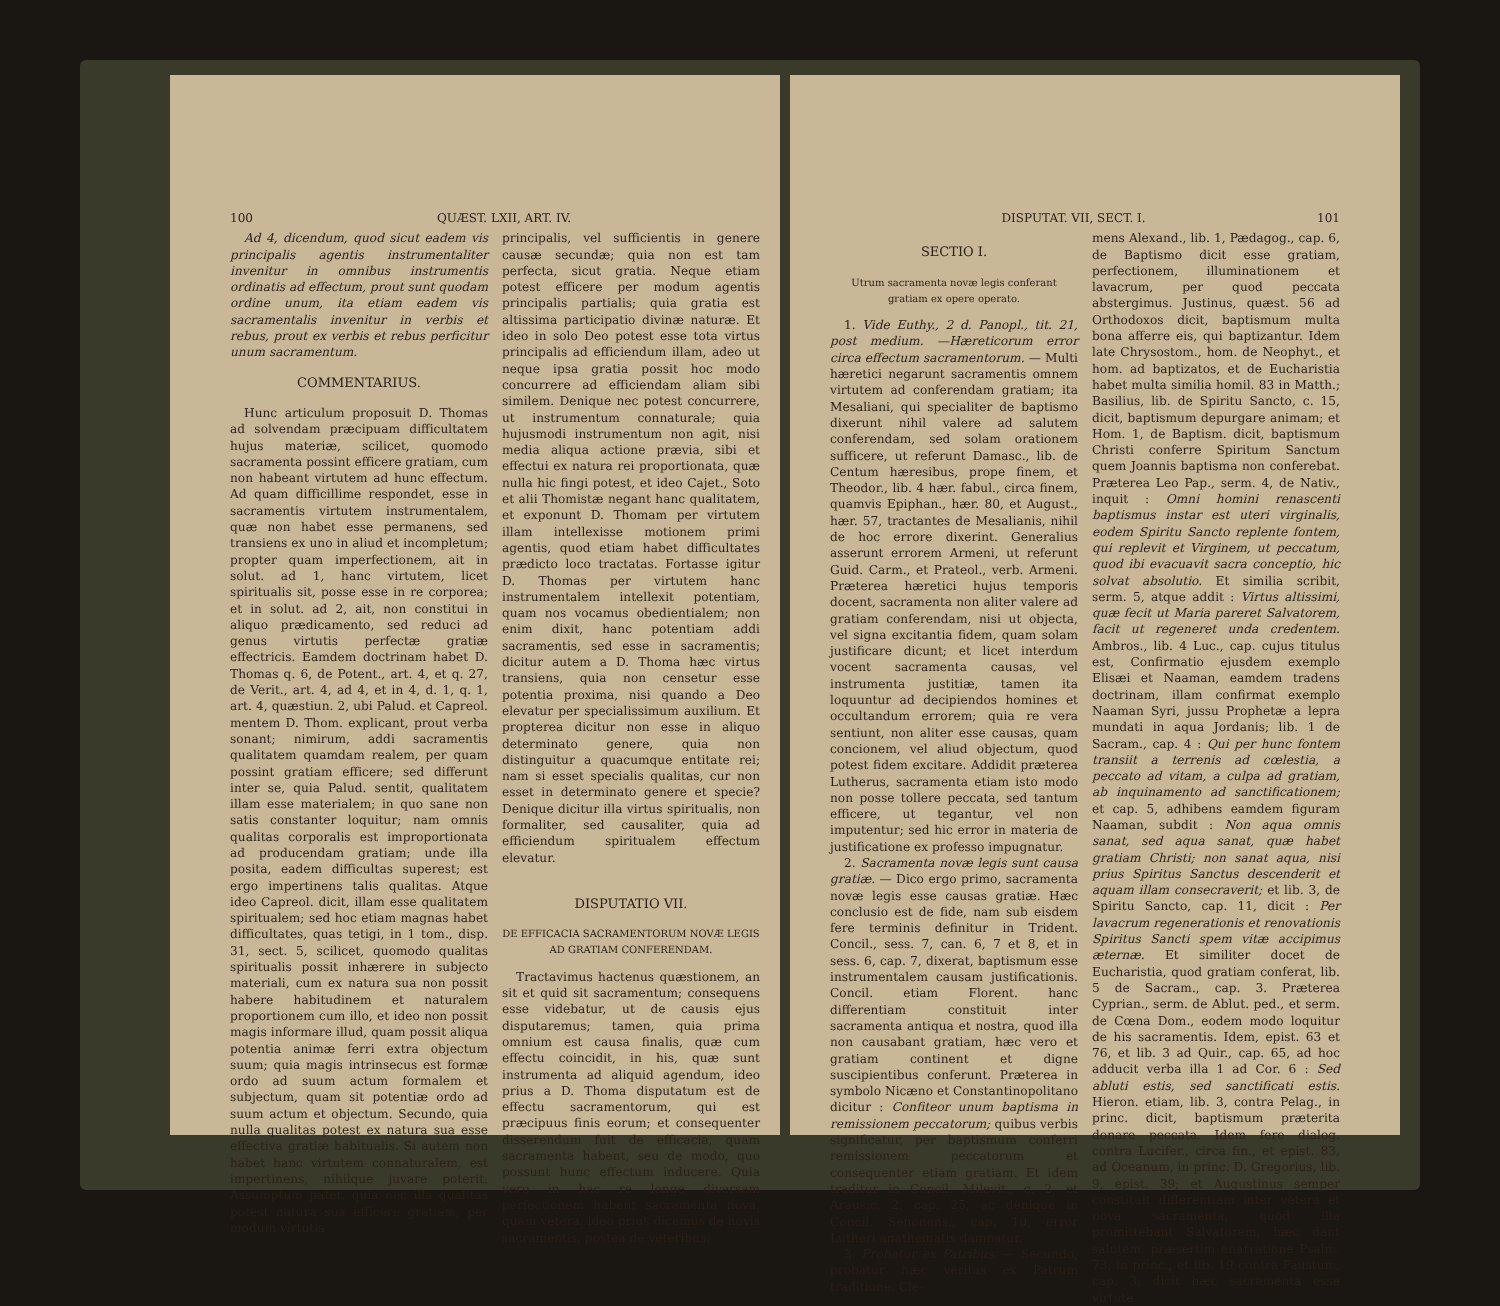100 QUÆST. LXII, ART. IV.
Ad 4, dicendum, quod sicut eadem vis principalis agentis instrumentaliter invenitur in omnibus instrumentis ordinatis ad effectum, prout sunt quodam ordine unum, ita etiam eadem vis sacramentalis invenitur in verbis et rebus, prout ex verbis et rebus perficitur unum sacramentum.
COMMENTARIUS.
Hunc articulum proposuit D. Thomas ad solvendam præcipuam difficultatem hujus materiæ, scilicet, quomodo sacramenta possint efficere gratiam, cum non habeant virtutem ad hunc effectum. Ad quam difficillime respondet, esse in sacramentis virtutem instrumentalem, quæ non habet esse permanens, sed transiens ex uno in aliud et incompletum; propter quam imperfectionem, ait in solut. ad 1, hanc virtutem, licet spiritualis sit, posse esse in re corporea; et in solut. ad 2, ait, non constitui in aliquo prædicamento, sed reduci ad genus virtutis perfectæ gratiæ effectricis. Eamdem doctrinam habet D. Thomas q. 6, de Potent., art. 4, et q. 27, de Verit., art. 4, ad 4, et in 4, d. 1, q. 1, art. 4, quæstiun. 2, ubi Palud. et Capreol. mentem D. Thom. explicant, prout verba sonant; nimirum, addi sacramentis qualitatem quamdam realem, per quam possint gratiam efficere; sed differunt inter se, quia Palud. sentit, qualitatem illam esse materialem; in quo sane non satis constanter loquitur; nam omnis qualitas corporalis est improportionata ad producendam gratiam; unde illa posita, eadem difficultas superest; est ergo impertinens talis qualitas. Atque ideo Capreol. dicit, illam esse qualitatem spiritualem; sed hoc etiam magnas habet difficultates, quas tetigi, in 1 tom., disp. 31, sect. 5, scilicet, quomodo qualitas spiritualis possit inhærere in subjecto materiali, cum ex natura sua non possit habere habitudinem et naturalem proportionem cum illo, et ideo non possit magis informare illud, quam possit aliqua potentia animæ ferri extra objectum suum; quia magis intrinsecus est formæ ordo ad suum actum formalem et subjectum, quam sit potentiæ ordo ad suum actum et objectum. Secundo, quia nulla qualitas potest ex natura sua esse effectiva gratiæ habitualis. Si autem non habet hanc virtutem connaturalem, est impertinens, nihilque juvare poterit. Assumptum patet, quia nec illa qualitas potest natura sua efficere gratiam, per modum virtutis
principalis, vel sufficientis in genere causæ secundæ; quia non est tam perfecta, sicut gratia. Neque etiam potest efficere per modum agentis principalis partialis; quia gratia est altissima participatio divinæ naturæ. Et ideo in solo Deo potest esse tota virtus principalis ad efficiendum illam, adeo ut neque ipsa gratia possit hoc modo concurrere ad efficiendam aliam sibi similem. Denique nec potest concurrere, ut instrumentum connaturale; quia hujusmodi instrumentum non agit, nisi media aliqua actione prævia, sibi et effectui ex natura rei proportionata, quæ nulla hic fingi potest, et ideo Cajet., Soto et alii Thomistæ negant hanc qualitatem, et exponunt D. Thomam per virtutem illam intellexisse motionem primi agentis, quod etiam habet difficultates prædicto loco tractatas. Fortasse igitur D. Thomas per virtutem hanc instrumentalem intellexit potentiam, quam nos vocamus obedientialem; non enim dixit, hanc potentiam addi sacramentis, sed esse in sacramentis; dicitur autem a D. Thoma hæc virtus transiens, quia non censetur esse potentia proxima, nisi quando a Deo elevatur per specialissimum auxilium. Et propterea dicitur non esse in aliquo determinato genere, quia non distinguitur a quacumque entitate rei; nam si esset specialis qualitas, cur non esset in determinato genere et specie? Denique dicitur illa virtus spiritualis, non formaliter, sed causaliter, quia ad efficiendum spiritualem effectum elevatur.
DISPUTATIO VII.
DE EFFICACIA SACRAMENTORUM NOVÆ LEGIS AD GRATIAM CONFERENDAM.
Tractavimus hactenus quæstionem, an sit et quid sit sacramentum; consequens esse videbatur, ut de causis ejus disputaremus; tamen, quia prima omnium est causa finalis, quæ cum effectu coincidit, in his, quæ sunt instrumenta ad aliquid agendum, ideo prius a D. Thoma disputatum est de effectu sacramentorum, qui est præcipuus finis eorum; et consequenter disserendum fuit de efficacia, quam sacramenta habent, seu de modo, quo possunt hunc effectum inducere. Quia vero in hac re longe diversam perfectionem habent sacramenta nova, quam vetera, ideo prius dicemus de novis sacramentis, postea de veteribus.
DISPUTAT. VII, SECT. I. 101
SECTIO I.
Utrum sacramenta novæ legis conferant gratiam ex opere operato.
1. Vide Euthy., 2 d. Panopl., tit. 21, post medium. —Hæreticorum error circa effectum sacramentorum. — Multi hæretici negarunt sacramentis omnem virtutem ad conferendam gratiam; ita Mesaliani, qui specialiter de baptismo dixerunt nihil valere ad salutem conferendam, sed solam orationem sufficere, ut referunt Damasc., lib. de Centum hæresibus, prope finem, et Theodor., lib. 4 hær. fabul., circa finem, quamvis Epiphan., hær. 80, et August., hær. 57, tractantes de Mesalianis, nihil de hoc errore dixerint. Generalius asserunt errorem Armeni, ut referunt Guid. Carm., et Prateol., verb. Armeni. Præterea hæretici hujus temporis docent, sacramenta non aliter valere ad gratiam conferendam, nisi ut objecta, vel signa excitantia fidem, quam solam justificare dicunt; et licet interdum vocent sacramenta causas, vel instrumenta justitiæ, tamen ita loquuntur ad decipiendos homines et occultandum errorem; quia re vera sentiunt, non aliter esse causas, quam concionem, vel aliud objectum, quod potest fidem excitare. Addidit præterea Lutherus, sacramenta etiam isto modo non posse tollere peccata, sed tantum efficere, ut tegantur, vel non imputentur; sed hic error in materia de justificatione ex professo impugnatur.
2. Sacramenta novæ legis sunt causa gratiæ. — Dico ergo primo, sacramenta novæ legis esse causas gratiæ. Hæc conclusio est de fide, nam sub eisdem fere terminis definitur in Trident. Concil., sess. 7, can. 6, 7 et 8, et in sess. 6, cap. 7, dixerat, baptismum esse instrumentalem causam justificationis. Concil. etiam Florent. hanc differentiam constituit inter sacramenta antiqua et nostra, quod illa non causabant gratiam, hæc vero et gratiam continent et digne suscipientibus conferunt. Præterea in symbolo Nicæno et Constantinopolitano dicitur : Confiteor unum baptisma in remissionem peccatorum; quibus verbis significatur, per baptismum conferri remissionem peccatorum et consequenter etiam gratiam. Et idem traditur in Concil. Milevit., c. 2, et Arausic. 2, cap. 25, ac denique in Concil. Senonens., cap. 10, error Lutheri anathematis damnatur.
3. Probatur ex Patribus. — Secundo, probatur hæc veritas ex Patrum traditione. Cle-
mens Alexand., lib. 1, Pædagog., cap. 6, de Baptismo dicit esse gratiam, perfectionem, illuminationem et lavacrum, per quod peccata abstergimus. Justinus, quæst. 56 ad Orthodoxos dicit, baptismum multa bona afferre eis, qui baptizantur. Idem late Chrysostom., hom. de Neophyt., et hom. ad baptizatos, et de Eucharistia habet multa similia homil. 83 in Matth.; Basilius, lib. de Spiritu Sancto, c. 15, dicit, baptismum depurgare animam; et Hom. 1, de Baptism. dicit, baptismum Christi conferre Spiritum Sanctum quem Joannis baptisma non conferebat. Præterea Leo Pap., serm. 4, de Nativ., inquit : Omni homini renascenti baptismus instar est uteri virginalis, eodem Spiritu Sancto replente fontem, qui replevit et Virginem, ut peccatum, quod ibi evacuavit sacra conceptio, hic solvat absolutio. Et similia scribit, serm. 5, atque addit : Virtus altissimi, quæ fecit ut Maria pareret Salvatorem, facit ut regeneret unda credentem. Ambros., lib. 4 Luc., cap. cujus titulus est, Confirmatio ejusdem exemplo Elisæi et Naaman, eamdem tradens doctrinam, illam confirmat exemplo Naaman Syri, jussu Prophetæ a lepra mundati in aqua Jordanis; lib. 1 de Sacram., cap. 4 : Qui per hunc fontem transiit a terrenis ad cœlestia, a peccato ad vitam, a culpa ad gratiam, ab inquinamento ad sanctificationem; et cap. 5, adhibens eamdem figuram Naaman, subdit : Non aqua omnis sanat, sed aqua sanat, quæ habet gratiam Christi; non sanat aqua, nisi prius Spiritus Sanctus descenderit et aquam illam consecraverit; et lib. 3, de Spiritu Sancto, cap. 11, dicit : Per lavacrum regenerationis et renovationis Spiritus Sancti spem vitæ accipimus æternæ. Et similiter docet de Eucharistia, quod gratiam conferat, lib. 5 de Sacram., cap. 3. Præterea Cyprian., serm. de Ablut. ped., et serm. de Cœna Dom., eodem modo loquitur de his sacramentis. Idem, epist. 63 et 76, et lib. 3 ad Quir., cap. 65, ad hoc adducit verba illa 1 ad Cor. 6 : Sed abluti estis, sed sanctificati estis. Hieron. etiam, lib. 3, contra Pelag., in princ. dicit, baptismum præterita donare peccata. Idem fere dialog. contra Lucifer., circa fin., et epist. 83, ad Oceanum, in princ. D. Gregorius, lib. 9, epist. 39; et Augustinus semper constituit differentiam inter vetera et nova sacramenta, quod illa promittebant Salvatorem, hæc dant salutem, præsertim enarratione Psalm. 73, in princ., et lib. 19 contra Faustum, cap. 3, dicit hæc sacramenta esse virtute